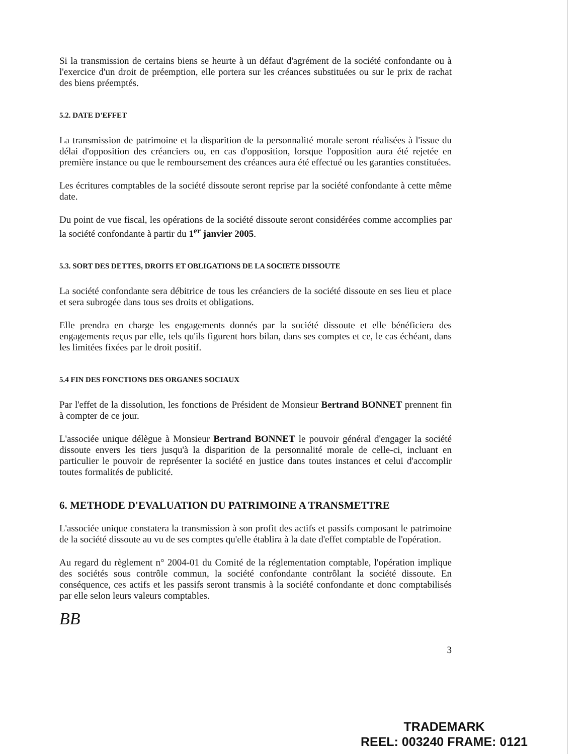Si la transmission de certains biens se heurte à un défaut d'agrément de la société confondante ou à l'exercice d'un droit de préemption, elle portera sur les créances substituées ou sur le prix de rachat des biens préemptés.
5.2. DATE D'EFFET
La transmission de patrimoine et la disparition de la personnalité morale seront réalisées à l'issue du délai d'opposition des créanciers ou, en cas d'opposition, lorsque l'opposition aura été rejetée en première instance ou que le remboursement des créances aura été effectué ou les garanties constituées.
Les écritures comptables de la société dissoute seront reprise par la société confondante à cette même date.
Du point de vue fiscal, les opérations de la société dissoute seront considérées comme accomplies par la société confondante à partir du 1<sup>er</sup> janvier 2005.
5.3. SORT DES DETTES, DROITS ET OBLIGATIONS DE LA SOCIETE DISSOUTE
La société confondante sera débitrice de tous les créanciers de la société dissoute en ses lieu et place et sera subrogée dans tous ses droits et obligations.
Elle prendra en charge les engagements donnés par la société dissoute et elle bénéficiera des engagements reçus par elle, tels qu'ils figurent hors bilan, dans ses comptes et ce, le cas échéant, dans les limitées fixées par le droit positif.
5.4 FIN DES FONCTIONS DES ORGANES SOCIAUX
Par l'effet de la dissolution, les fonctions de Président de Monsieur Bertrand BONNET prennent fin à compter de ce jour.
L'associée unique délègue à Monsieur Bertrand BONNET le pouvoir général d'engager la société dissoute envers les tiers jusqu'à la disparition de la personnalité morale de celle-ci, incluant en particulier le pouvoir de représenter la société en justice dans toutes instances et celui d'accomplir toutes formalités de publicité.
6. METHODE D'EVALUATION DU PATRIMOINE A TRANSMETTRE
L'associée unique constatera la transmission à son profit des actifs et passifs composant le patrimoine de la société dissoute au vu de ses comptes qu'elle établira à la date d'effet comptable de l'opération.
Au regard du règlement n° 2004-01 du Comité de la réglementation comptable, l'opération implique des sociétés sous contrôle commun, la société confondante contrôlant la société dissoute. En conséquence, ces actifs et les passifs seront transmis à la société confondante et donc comptabilisés par elle selon leurs valeurs comptables.
BB
3
TRADEMARK
REEL: 003240 FRAME: 0121